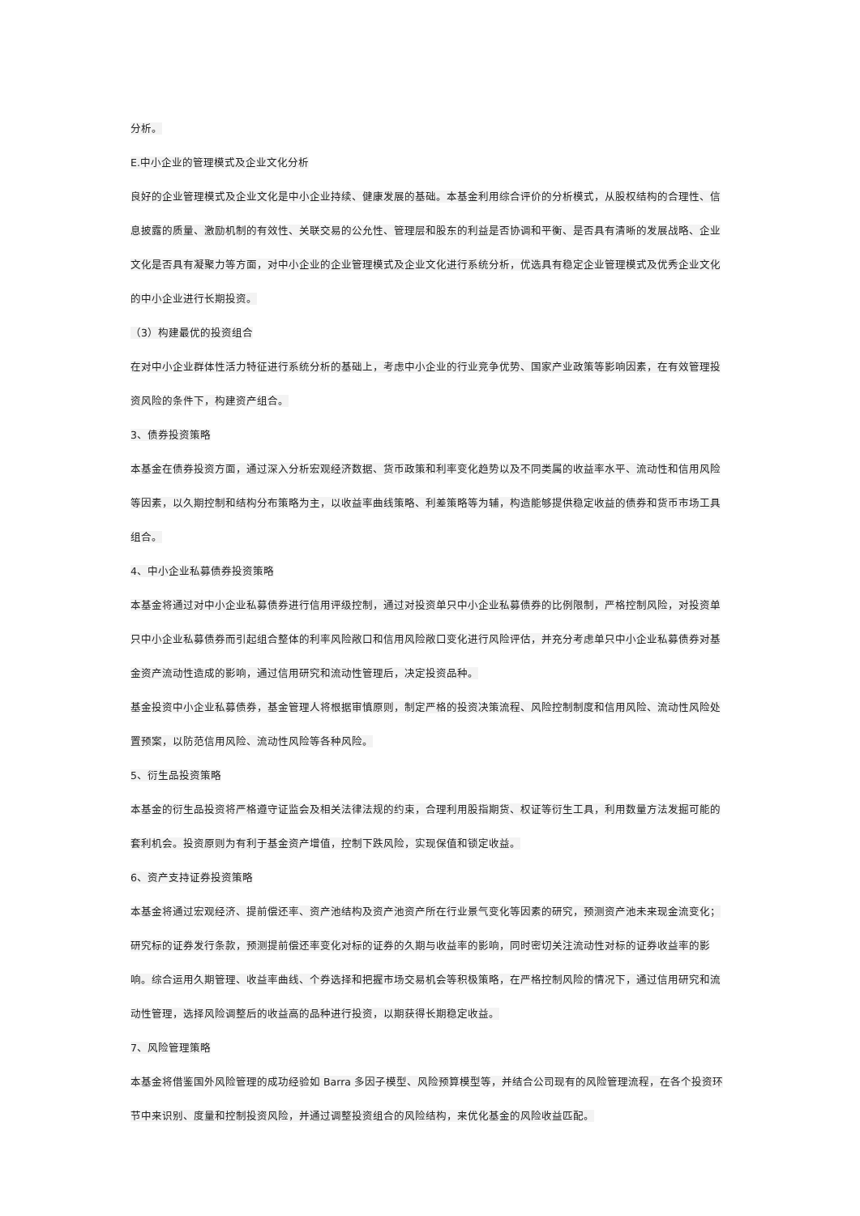分析。
E.中小企业的管理模式及企业文化分析
良好的企业管理模式及企业文化是中小企业持续、健康发展的基础。本基金利用综合评价的分析模式，从股权结构的合理性、信息披露的质量、激励机制的有效性、关联交易的公允性、管理层和股东的利益是否协调和平衡、是否具有清晰的发展战略、企业文化是否具有凝聚力等方面，对中小企业的企业管理模式及企业文化进行系统分析，优选具有稳定企业管理模式及优秀企业文化的中小企业进行长期投资。
（3）构建最优的投资组合
在对中小企业群体性活力特征进行系统分析的基础上，考虑中小企业的行业竞争优势、国家产业政策等影响因素，在有效管理投资风险的条件下，构建资产组合。
3、债券投资策略
本基金在债券投资方面，通过深入分析宏观经济数据、货币政策和利率变化趋势以及不同类属的收益率水平、流动性和信用风险等因素，以久期控制和结构分布策略为主，以收益率曲线策略、利差策略等为辅，构造能够提供稳定收益的债券和货币市场工具组合。
4、中小企业私募债券投资策略
本基金将通过对中小企业私募债券进行信用评级控制，通过对投资单只中小企业私募债券的比例限制，严格控制风险，对投资单只中小企业私募债券而引起组合整体的利率风险敞口和信用风险敞口变化进行风险评估，并充分考虑单只中小企业私募债券对基金资产流动性造成的影响，通过信用研究和流动性管理后，决定投资品种。
基金投资中小企业私募债券，基金管理人将根据审慎原则，制定严格的投资决策流程、风险控制制度和信用风险、流动性风险处置预案，以防范信用风险、流动性风险等各种风险。
5、衍生品投资策略
本基金的衍生品投资将严格遵守证监会及相关法律法规的约束，合理利用股指期货、权证等衍生工具，利用数量方法发掘可能的套利机会。投资原则为有利于基金资产增值，控制下跌风险，实现保值和锁定收益。
6、资产支持证券投资策略
本基金将通过宏观经济、提前偿还率、资产池结构及资产池资产所在行业景气变化等因素的研究，预测资产池未来现金流变化；研究标的证券发行条款，预测提前偿还率变化对标的证券的久期与收益率的影响，同时密切关注流动性对标的证券收益率的影响。综合运用久期管理、收益率曲线、个券选择和把握市场交易机会等积极策略，在严格控制风险的情况下，通过信用研究和流动性管理，选择风险调整后的收益高的品种进行投资，以期获得长期稳定收益。
7、风险管理策略
本基金将借鉴国外风险管理的成功经验如 Barra 多因子模型、风险预算模型等，并结合公司现有的风险管理流程，在各个投资环节中来识别、度量和控制投资风险，并通过调整投资组合的风险结构，来优化基金的风险收益匹配。